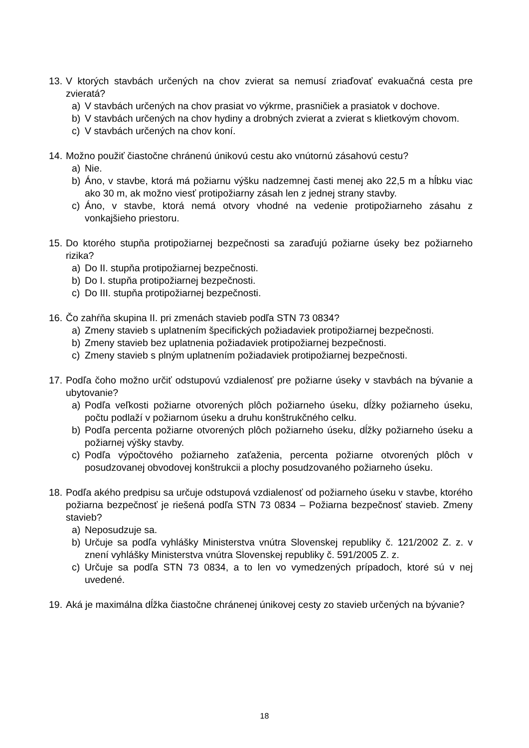13. V ktorých stavbách určených na chov zvierat sa nemusí zriaďovať evakuačná cesta pre zvieratá?
a) V stavbách určených na chov prasiat vo výkrme, prasničiek a prasiatok v dochove.
b) V stavbách určených na chov hydiny a drobných zvierat a zvierat s klietkovým chovom.
c) V stavbách určených na chov koní.
14. Možno použiť čiastočne chránenú únikovú cestu ako vnútornú zásahovú cestu?
a) Nie.
b) Áno, v stavbe, ktorá má požiarnu výšku nadzemnej časti menej ako 22,5 m a hĺbku viac ako 30 m, ak možno viesť protipožiarny zásah len z jednej strany stavby.
c) Áno, v stavbe, ktorá nemá otvory vhodné na vedenie protipožiarneho zásahu z vonkajšieho priestoru.
15. Do ktorého stupňa protipožiarnej bezpečnosti sa zaraďujú požiarne úseky bez požiarneho rizika?
a) Do II. stupňa protipožiarnej bezpečnosti.
b) Do I. stupňa protipožiarnej bezpečnosti.
c) Do III. stupňa protipožiarnej bezpečnosti.
16. Čo zahŕňa skupina II. pri zmenách stavieb podľa STN 73 0834?
a) Zmeny stavieb s uplatnením špecifických požiadaviek protipožiarnej bezpečnosti.
b) Zmeny stavieb bez uplatnenia požiadaviek protipožiarnej bezpečnosti.
c) Zmeny stavieb s plným uplatnením požiadaviek protipožiarnej bezpečnosti.
17. Podľa čoho možno určiť odstupovú vzdialenosť pre požiarne úseky v stavbách na bývanie a ubytovanie?
a) Podľa veľkosti požiarne otvorených plôch požiarneho úseku, dĺžky požiarneho úseku, počtu podlaží v požiarnom úseku a druhu konštrukčného celku.
b) Podľa percenta požiarne otvorených plôch požiarneho úseku, dĺžky požiarneho úseku a požiarnej výšky stavby.
c) Podľa výpočtového požiarneho zaťaženia, percenta požiarne otvorených plôch v posudzovanej obvodovej konštrukcii a plochy posudzovaného požiarneho úseku.
18. Podľa akého predpisu sa určuje odstupová vzdialenosť od požiarneho úseku v stavbe, ktorého požiarna bezpečnosť je riešená podľa STN 73 0834 – Požiarna bezpečnosť stavieb. Zmeny stavieb?
a) Neposudzuje sa.
b) Určuje sa podľa vyhlášky Ministerstva vnútra Slovenskej republiky č. 121/2002 Z. z. v znení vyhlášky Ministerstva vnútra Slovenskej republiky č. 591/2005 Z. z.
c) Určuje sa podľa STN 73 0834, a to len vo vymedzených prípadoch, ktoré sú v nej uvedené.
19. Aká je maximálna dĺžka čiastočne chránenej únikovej cesty zo stavieb určených na bývanie?
18